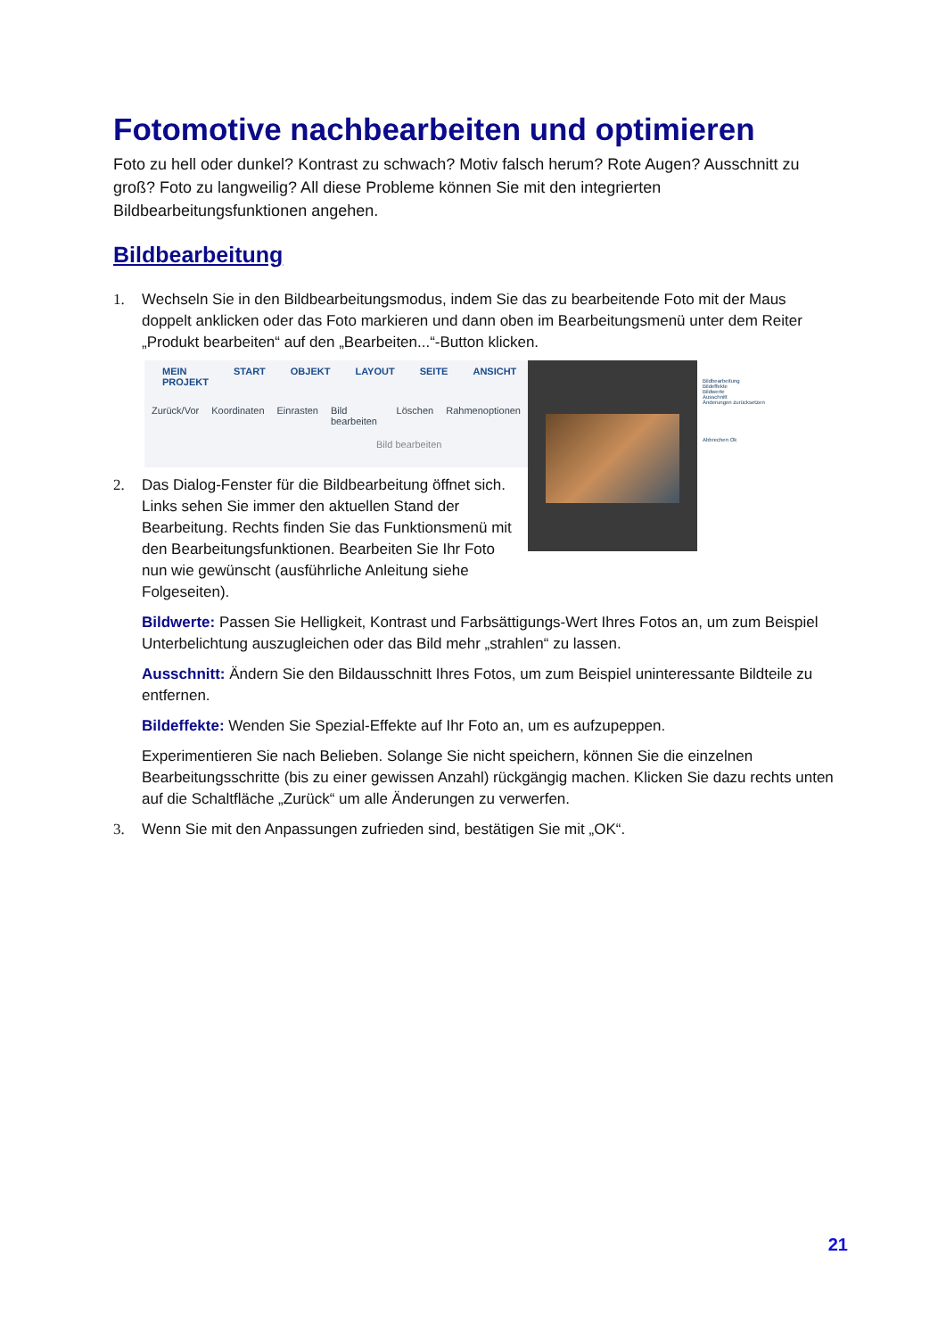Fotomotive nachbearbeiten und optimieren
Foto zu hell oder dunkel? Kontrast zu schwach? Motiv falsch herum? Rote Augen? Ausschnitt zu groß? Foto zu langweilig? All diese Probleme können Sie mit den integrierten Bildbearbeitungsfunktionen angehen.
Bildbearbeitung
1. Wechseln Sie in den Bildbearbeitungsmodus, indem Sie das zu bearbeitende Foto mit der Maus doppelt anklicken oder das Foto markieren und dann oben im Bearbeitungsmenü unter dem Reiter „Produkt bearbeiten“ auf den „Bearbeiten...“-Button klicken.
MEIN PROJEKT START OBJEKT LAYOUT SEITE ANSICHT
Zurück/Vor Koordinaten Einrasten Bild bearbeiten Löschen Rahmenoptionen
Bild bearbeiten
Bildbearbeitung
Bildeffekte
Bildwerte
Ausschnitt
Änderungen zurücksetzen
Abbrechen Ok
2. Das Dialog-Fenster für die Bildbearbeitung öffnet sich. Links sehen Sie immer den aktuellen Stand der Bearbeitung. Rechts finden Sie das Funktionsmenü mit den Bearbeitungsfunktionen. Bearbeiten Sie Ihr Foto nun wie gewünscht (ausführliche Anleitung siehe Folgeseiten).
Bildwerte: Passen Sie Helligkeit, Kontrast und Farbsättigungs-Wert Ihres Fotos an, um zum Beispiel Unterbelichtung auszugleichen oder das Bild mehr „strahlen“ zu lassen.
Ausschnitt: Ändern Sie den Bildausschnitt Ihres Fotos, um zum Beispiel uninteressante Bildteile zu entfernen.
Bildeffekte: Wenden Sie Spezial-Effekte auf Ihr Foto an, um es aufzupeppen.
Experimentieren Sie nach Belieben. Solange Sie nicht speichern, können Sie die einzelnen Bearbeitungsschritte (bis zu einer gewissen Anzahl) rückgängig machen. Klicken Sie dazu rechts unten auf die Schaltfläche „Zurück“ um alle Änderungen zu verwerfen.
3. Wenn Sie mit den Anpassungen zufrieden sind, bestätigen Sie mit „OK“.
21